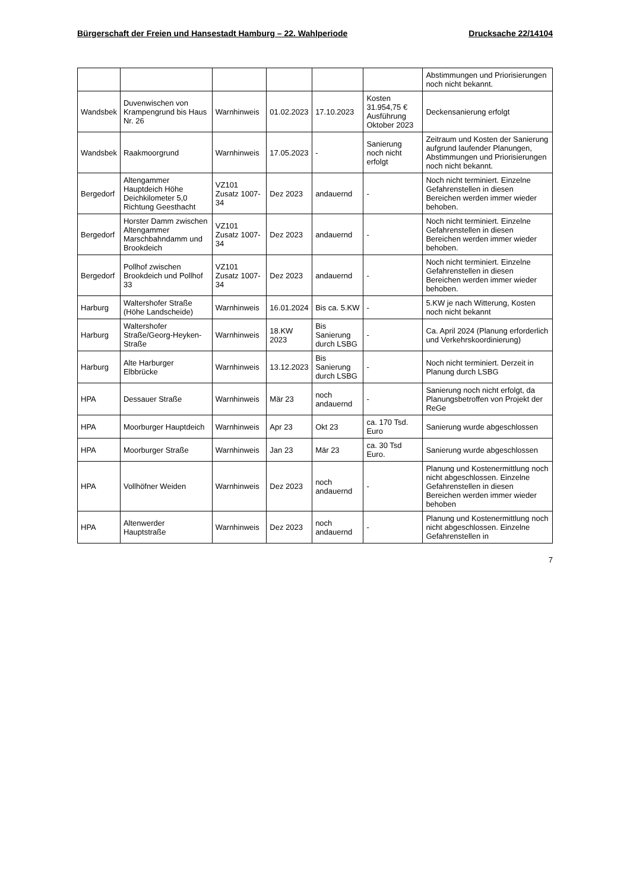Bürgerschaft der Freien und Hansestadt Hamburg – 22. Wahlperiode Drucksache 22/14104
| | | | | | | Abstimmungen und Priorisierungen noch nicht bekannt. |
| Wandsbek | Duvenwischen von Krampengrund bis Haus Nr. 26 | Warnhinweis | 01.02.2023 | 17.10.2023 | Kosten 31.954,75 € Ausführung Oktober 2023 | Deckensanierung erfolgt |
| Wandsbek | Raakmoorgrund | Warnhinweis | 17.05.2023 | - | Sanierung noch nicht erfolgt | Zeitraum und Kosten der Sanierung aufgrund laufender Planungen, Abstimmungen und Priorisierungen noch nicht bekannt. |
| Bergedorf | Altengammer Hauptdeich Höhe Deichkilometer 5,0 Richtung Geesthacht | VZ101 Zusatz 1007-34 | Dez 2023 | andauernd | - | Noch nicht terminiert. Einzelne Gefahrenstellen in diesen Bereichen werden immer wieder behoben. |
| Bergedorf | Horster Damm zwischen Altengammer Marschbahndamm und Brookdeich | VZ101 Zusatz 1007-34 | Dez 2023 | andauernd | - | Noch nicht terminiert. Einzelne Gefahrenstellen in diesen Bereichen werden immer wieder behoben. |
| Bergedorf | Pollhof zwischen Brookdeich und Pollhof 33 | VZ101 Zusatz 1007-34 | Dez 2023 | andauernd | - | Noch nicht terminiert. Einzelne Gefahrenstellen in diesen Bereichen werden immer wieder behoben. |
| Harburg | Waltershofer Straße (Höhe Landscheide) | Warnhinweis | 16.01.2024 | Bis ca. 5.KW | - | 5.KW je nach Witterung, Kosten noch nicht bekannt |
| Harburg | Waltershofer Straße/Georg-Heyken-Straße | Warnhinweis | 18.KW 2023 | Bis Sanierung durch LSBG | - | Ca. April 2024 (Planung erforderlich und Verkehrskoordinierung) |
| Harburg | Alte Harburger Elbbrücke | Warnhinweis | 13.12.2023 | Bis Sanierung durch LSBG | - | Noch nicht terminiert. Derzeit in Planung durch LSBG |
| HPA | Dessauer Straße | Warnhinweis | Mär 23 | noch andauernd | - | Sanierung noch nicht erfolgt, da Planungsbetroffen von Projekt der ReGe |
| HPA | Moorburger Hauptdeich | Warnhinweis | Apr 23 | Okt 23 | ca. 170 Tsd. Euro | Sanierung wurde abgeschlossen |
| HPA | Moorburger Straße | Warnhinweis | Jan 23 | Mär 23 | ca. 30 Tsd Euro. | Sanierung wurde abgeschlossen |
| HPA | Vollhöfner Weiden | Warnhinweis | Dez 2023 | noch andauernd | - | Planung und Kostenermittlung noch nicht abgeschlossen. Einzelne Gefahrenstellen in diesen Bereichen werden immer wieder behoben |
| HPA | Altenwerder Hauptstraße | Warnhinweis | Dez 2023 | noch andauernd | - | Planung und Kostenermittlung noch nicht abgeschlossen. Einzelne Gefahrenstellen in |
7